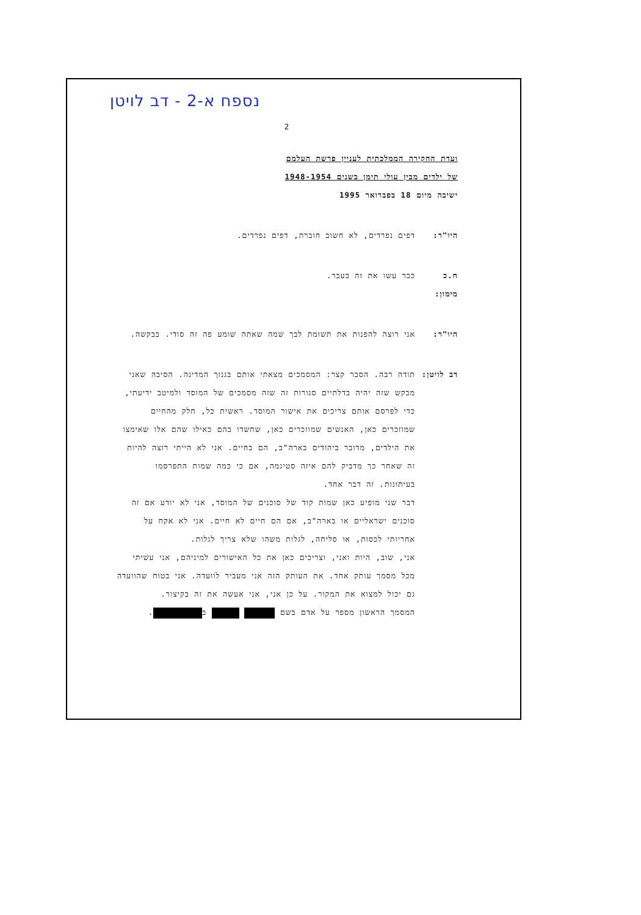נספח א-2 - דב לויטן
2
ועדת החקירה הממלכתית לעניין פרשת העלמם
של ילדים מבין עולי תימן בשנים 1948-1954
ישיבה מיום 18 בפברואר 1995
היו"ר: דפים נפרדים, לא חשוב חוברת, דפים נפרדים.
ח.כ מימון:
כבר עשו את זה בעבר.
היו"ר: אני רוצה להפנות את תשומת לבך שמה שאתה שומע פה זה סודי. בבקשה.
דב לויטן:
תודה רבה. הסבר קצר: המסמכים מצאתי אותם בגנזך המדינה. הסיבה שאני מבקש שזה יהיה בדלתיים סגורות זה שזה מסמכים של המוסד ולמיטב ידיעתי, כדי לפרסם אותם צריכים את אישור המוסד. ראשית כל, חלק מהחיים שמוזכרים כאן, האנשים שמוזכרים כאן, שחשדו בהם כאילו שהם אלו שאימצו את הילדים, מדובר ביהודים בארה"ב, הם בחיים. אני לא הייתי רוצה להיות זה שאחר כך מדביק להם איזה סטיגמה, אם כי כמה שמות התפרסמו בעיתונות. זה דבר אחד.
דבר שני מופיע כאן שמות קוד של סוכנים של המוסד, אני לא יודע אם זה סוכנים ישראליים או בארה"ב, אם הם חיים לא חיים. אני לא אקח על אחריותי לכסות, או סליחה, לגלות משהו שלא צריך לגלות.
אני, שוב, היות ואני, וצריכים כאן את כל האישורים למיניהם, אני עשיתי מכל מסמך עותק אחד. את העותק הזה אני מעביר לוועדה. אני בטוח שהוועדה גם יכול למצוא את המקור. על כן אני, אני אעשה את זה בקיצור.
המסמך הראשון מספר על אדם בשם ב .